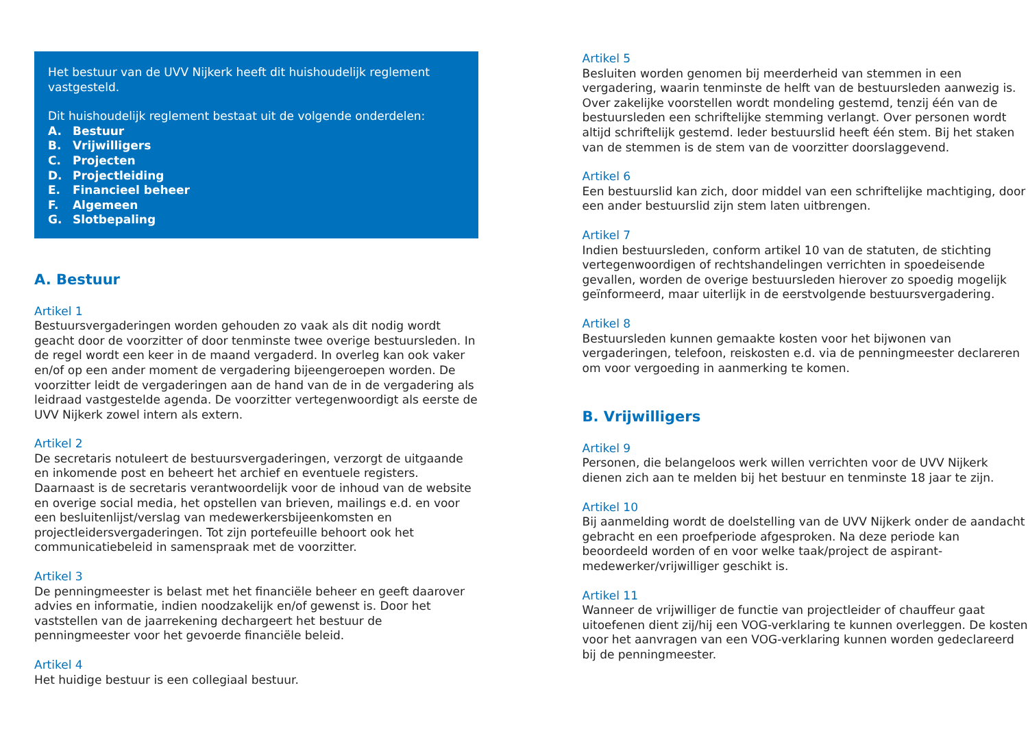Het bestuur van de UVV Nijkerk heeft dit huishoudelijk reglement vastgesteld.
Dit huishoudelijk reglement bestaat uit de volgende onderdelen:
A. Bestuur
B. Vrijwilligers
C. Projecten
D. Projectleiding
E. Financieel beheer
F. Algemeen
G. Slotbepaling
A. Bestuur
Artikel 1
Bestuursvergaderingen worden gehouden zo vaak als dit nodig wordt geacht door de voorzitter of door tenminste twee overige bestuursleden. In de regel wordt een keer in de maand vergaderd. In overleg kan ook vaker en/of op een ander moment de vergadering bijeengeroepen worden. De voorzitter leidt de vergaderingen aan de hand van de in de vergadering als leidraad vastgestelde agenda. De voorzitter vertegenwoordigt als eerste de UVV Nijkerk zowel intern als extern.
Artikel 2
De secretaris notuleert de bestuursvergaderingen, verzorgt de uitgaande en inkomende post en beheert het archief en eventuele registers. Daarnaast is de secretaris verantwoordelijk voor de inhoud van de website en overige social media, het opstellen van brieven, mailings e.d. en voor een besluitenlijst/verslag van medewerkersbijeenkomsten en projectleidersvergaderingen. Tot zijn portefeuille behoort ook het communicatiebeleid in samenspraak met de voorzitter.
Artikel 3
De penningmeester is belast met het financiële beheer en geeft daarover advies en informatie, indien noodzakelijk en/of gewenst is. Door het vaststellen van de jaarrekening dechargeert het bestuur de penningmeester voor het gevoerde financiële beleid.
Artikel 4
Het huidige bestuur is een collegiaal bestuur.
Artikel 5
Besluiten worden genomen bij meerderheid van stemmen in een vergadering, waarin tenminste de helft van de bestuursleden aanwezig is. Over zakelijke voorstellen wordt mondeling gestemd, tenzij één van de bestuursleden een schriftelijke stemming verlangt. Over personen wordt altijd schriftelijk gestemd. Ieder bestuurslid heeft één stem. Bij het staken van de stemmen is de stem van de voorzitter doorslaggevend.
Artikel 6
Een bestuurslid kan zich, door middel van een schriftelijke machtiging, door een ander bestuurslid zijn stem laten uitbrengen.
Artikel 7
Indien bestuursleden, conform artikel 10 van de statuten, de stichting vertegenwoordigen of rechtshandelingen verrichten in spoedeisende gevallen, worden de overige bestuursleden hierover zo spoedig mogelijk geïnformeerd, maar uiterlijk in de eerstvolgende bestuursvergadering.
Artikel 8
Bestuursleden kunnen gemaakte kosten voor het bijwonen van vergaderingen, telefoon, reiskosten e.d. via de penningmeester declareren om voor vergoeding in aanmerking te komen.
B. Vrijwilligers
Artikel 9
Personen, die belangeloos werk willen verrichten voor de UVV Nijkerk dienen zich aan te melden bij het bestuur en tenminste 18 jaar te zijn.
Artikel 10
Bij aanmelding wordt de doelstelling van de UVV Nijkerk onder de aandacht gebracht en een proefperiode afgesproken. Na deze periode kan beoordeeld worden of en voor welke taak/project de aspirant-medewerker/vrijwilliger geschikt is.
Artikel 11
Wanneer de vrijwilliger de functie van projectleider of chauffeur gaat uitoefenen dient zij/hij een VOG-verklaring te kunnen overleggen. De kosten voor het aanvragen van een VOG-verklaring kunnen worden gedeclareerd bij de penningmeester.